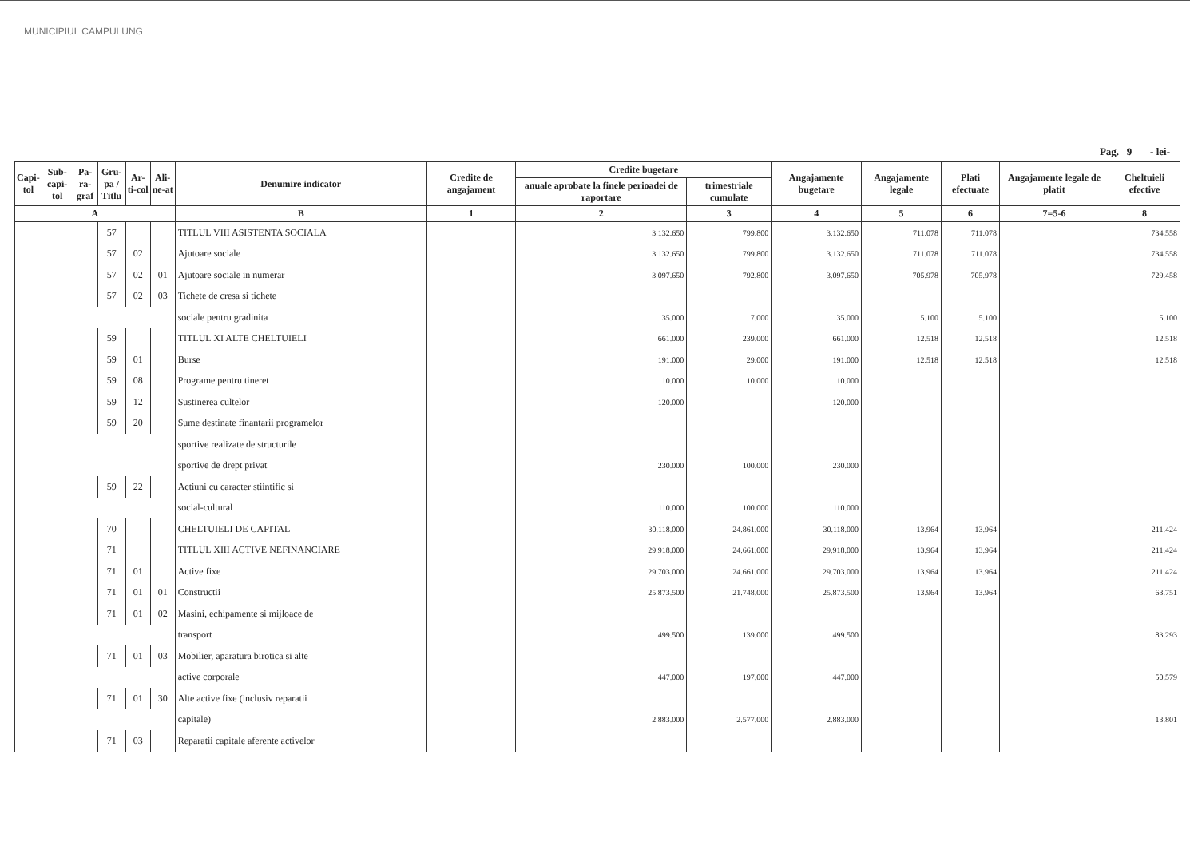MUNICIPIUL CAMPULUNG
Pag. 9 - lei-
| Capi-tol | Sub-capi-tol | Pa-ra-graf | Gru-pa / Titlu | Ar-ti-col | Ali-ne-at | Denumire indicator | Credite de angajament | Credite bugetare | | Angajamente bugetare | Angajamente legale | Plati efectuate | Angajamente legale de platit | Cheltuieli efective |
| --- | --- | --- | --- | --- | --- | --- | --- | --- | --- | --- | --- | --- | --- | --- |
| | | | | | | | | anuale aprobate la finele perioadei de raportare | trimestriale cumulate | | | | | |
| A | | | | | | B | 1 | 2 | 3 | 4 | 5 | 6 | 7=5-6 | 8 |
| | | | 57 | | | TITLUL VIII ASISTENTA SOCIALA | | 3.132.650 | 799.800 | 3.132.650 | 711.078 | 711.078 | | 734.558 |
| | | | 57 | 02 | | Ajutoare sociale | | 3.132.650 | 799.800 | 3.132.650 | 711.078 | 711.078 | | 734.558 |
| | | | 57 | 02 | 01 | Ajutoare sociale in numerar | | 3.097.650 | 792.800 | 3.097.650 | 705.978 | 705.978 | | 729.458 |
| | | | 57 | 02 | 03 | Tichete de cresa si tichete | | | | | | | | |
| | | | | | | sociale pentru gradinita | | 35.000 | 7.000 | 35.000 | 5.100 | 5.100 | | 5.100 |
| | | | 59 | | | TITLUL XI ALTE CHELTUIELI | | 661.000 | 239.000 | 661.000 | 12.518 | 12.518 | | 12.518 |
| | | | 59 | 01 | | Burse | | 191.000 | 29.000 | 191.000 | 12.518 | 12.518 | | 12.518 |
| | | | 59 | 08 | | Programe pentru tineret | | 10.000 | 10.000 | 10.000 | | | | |
| | | | 59 | 12 | | Sustinerea cultelor | | 120.000 | | 120.000 | | | | |
| | | | 59 | 20 | | Sume destinate finantarii programelor | | | | | | | | |
| | | | | | | sportive realizate de structurile | | | | | | | | |
| | | | | | | sportive de drept privat | | 230.000 | 100.000 | 230.000 | | | | |
| | | | 59 | 22 | | Actiuni cu caracter stiintific si | | | | | | | | |
| | | | | | | social-cultural | | 110.000 | 100.000 | 110.000 | | | | |
| | | | 70 | | | CHELTUIELI DE CAPITAL | | 30.118.000 | 24.861.000 | 30.118.000 | 13.964 | 13.964 | | 211.424 |
| | | | 71 | | | TITLUL XIII ACTIVE NEFINANCIARE | | 29.918.000 | 24.661.000 | 29.918.000 | 13.964 | 13.964 | | 211.424 |
| | | | 71 | 01 | | Active fixe | | 29.703.000 | 24.661.000 | 29.703.000 | 13.964 | 13.964 | | 211.424 |
| | | | 71 | 01 | 01 | Constructii | | 25.873.500 | 21.748.000 | 25.873.500 | 13.964 | 13.964 | | 63.751 |
| | | | 71 | 01 | 02 | Masini, echipamente si mijloace de | | | | | | | | |
| | | | | | | transport | | 499.500 | 139.000 | 499.500 | | | | 83.293 |
| | | | 71 | 01 | 03 | Mobilier, aparatura birotica si alte | | | | | | | | |
| | | | | | | active corporale | | 447.000 | 197.000 | 447.000 | | | | 50.579 |
| | | | 71 | 01 | 30 | Alte active fixe (inclusiv reparatii | | | | | | | | |
| | | | | | | capitale) | | 2.883.000 | 2.577.000 | 2.883.000 | | | | 13.801 |
| | | | 71 | 03 | | Reparatii capitale aferente activelor | | | | | | | | |